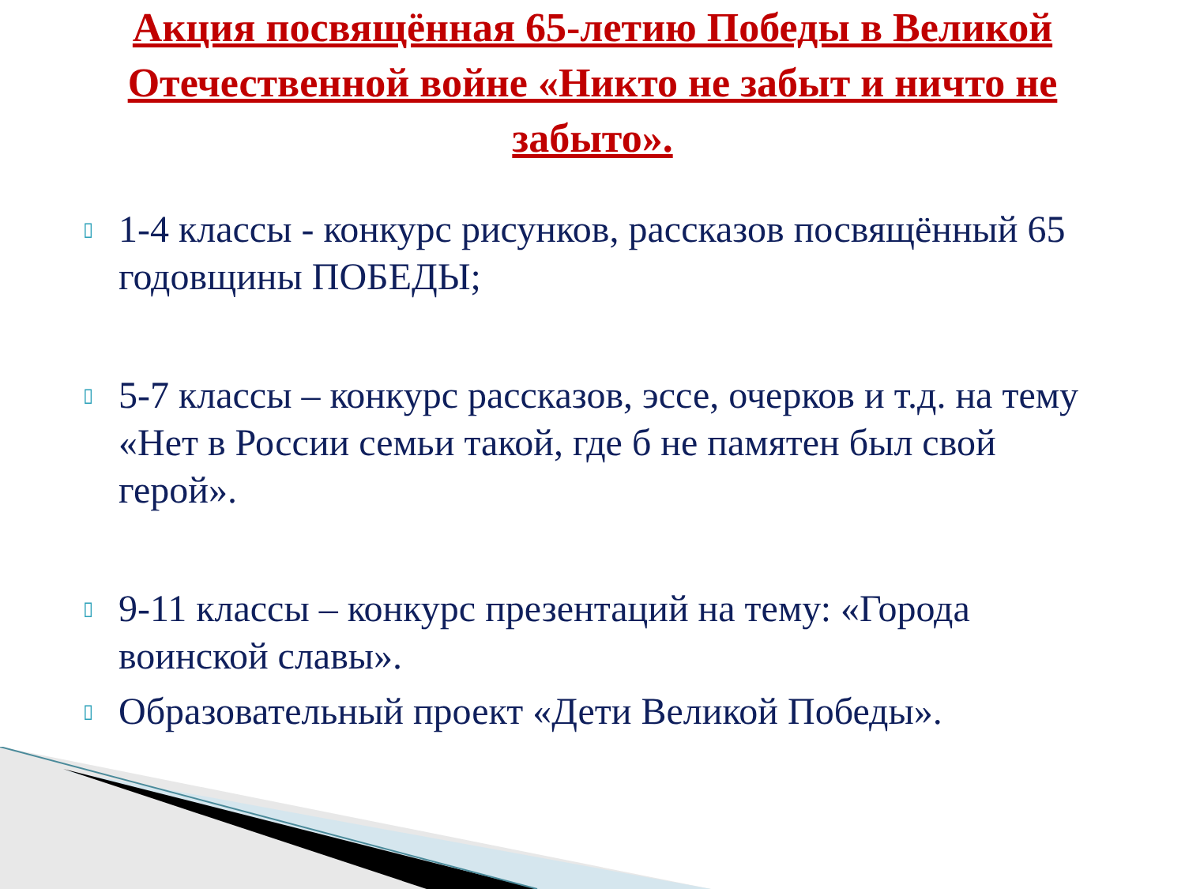Акция посвящённая 65-летию Победы в Великой Отечественной войне «Никто не забыт и ничто не забыто».
▯ 1-4 классы - конкурс рисунков, рассказов посвящённый 65 годовщины ПОБЕДЫ;
▯ 5-7 классы – конкурс рассказов, эссе, очерков и т.д. на тему «Нет в России семьи такой, где б не памятен был свой герой».
▯ 9-11 классы – конкурс презентаций на тему: «Города воинской славы».
▯ Образовательный проект «Дети Великой Победы».